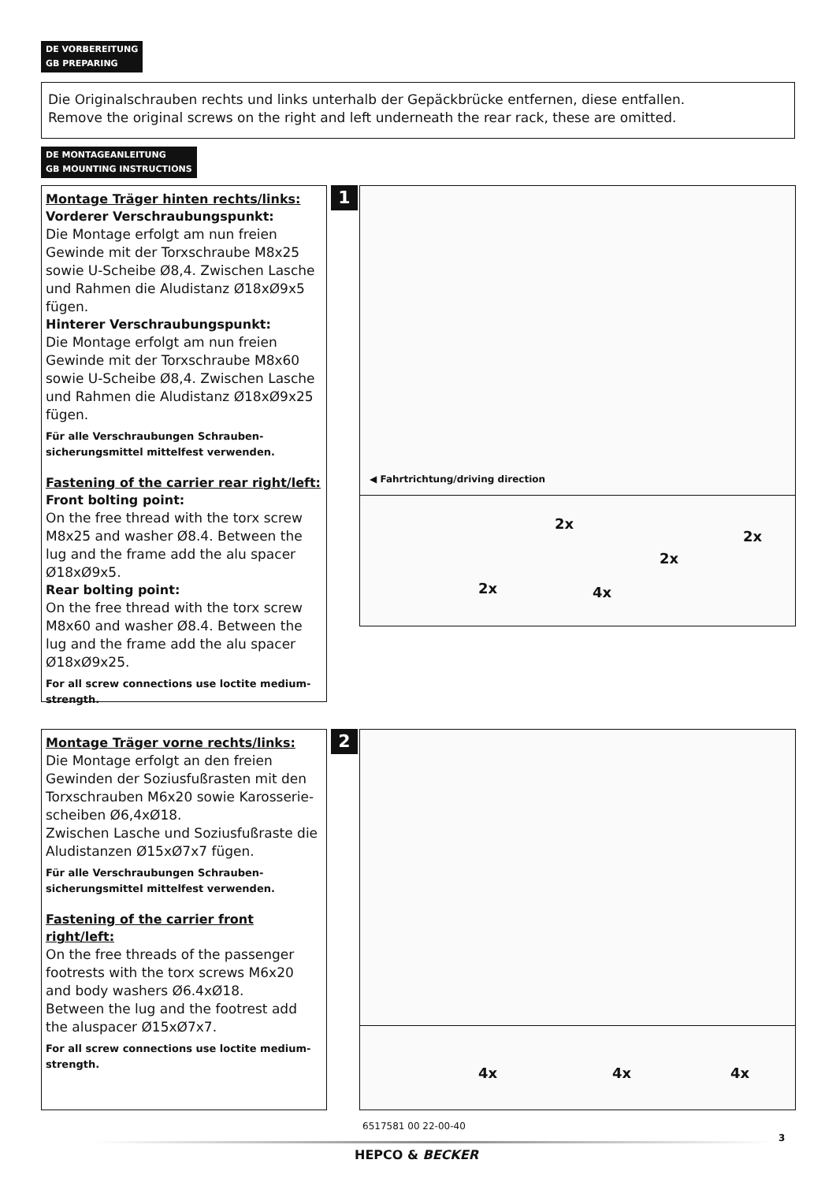DE VORBEREITUNG
GB PREPARING
Die Originalschrauben rechts und links unterhalb der Gepäckbrücke entfernen, diese entfallen.
Remove the original screws on the right and left underneath the rear rack, these are omitted.
DE MONTAGEANLEITUNG
GB MOUNTING INSTRUCTIONS
Montage Träger hinten rechts/links:
Vorderer Verschraubungspunkt:
Die Montage erfolgt am nun freien Gewinde mit der Torxschraube M8x25 sowie U-Scheibe Ø8,4. Zwischen Lasche und Rahmen die Aludistanz Ø18xØ9x5 fügen.
Hinterer Verschraubungspunkt:
Die Montage erfolgt am nun freien Gewinde mit der Torxschraube M8x60 sowie U-Scheibe Ø8,4. Zwischen Lasche und Rahmen die Aludistanz Ø18xØ9x25 fügen.
Für alle Verschraubungen Schrauben­sicherungsmittel mittelfest verwenden.
Fastening of the carrier rear right/left:
Front bolting point:
On the free thread with the torx screw M8x25 and washer Ø8.4. Between the lug and the frame add the alu spacer Ø18xØ9x5.
Rear bolting point:
On the free thread with the torx screw M8x60 and washer Ø8.4. Between the lug and the frame add the alu spacer Ø18xØ9x25.
For all screw connections use loctite medium-strength.
1
◀ Fahrtrichtung/driving direction
2x
2x
2x
2x 4x
Montage Träger vorne rechts/links:
Die Montage erfolgt an den freien Gewinden der Soziusfußrasten mit den Torxschrauben M6x20 sowie Karosserie­scheiben Ø6,4xØ18.
Zwischen Lasche und Soziusfußraste die Aludistanzen Ø15xØ7x7 fügen.
Für alle Verschraubungen Schrauben­sicherungsmittel mittelfest verwenden.
Fastening of the carrier front right/left:
On the free threads of the passenger footrests with the torx screws M6x20 and body washers Ø6.4xØ18.
Between the lug and the footrest add the aluspacer Ø15xØ7x7.
For all screw connections use loctite medium-strength.
2
4x 4x 4x
6517581 00 22-00-40
3
HEPCO & BECKER